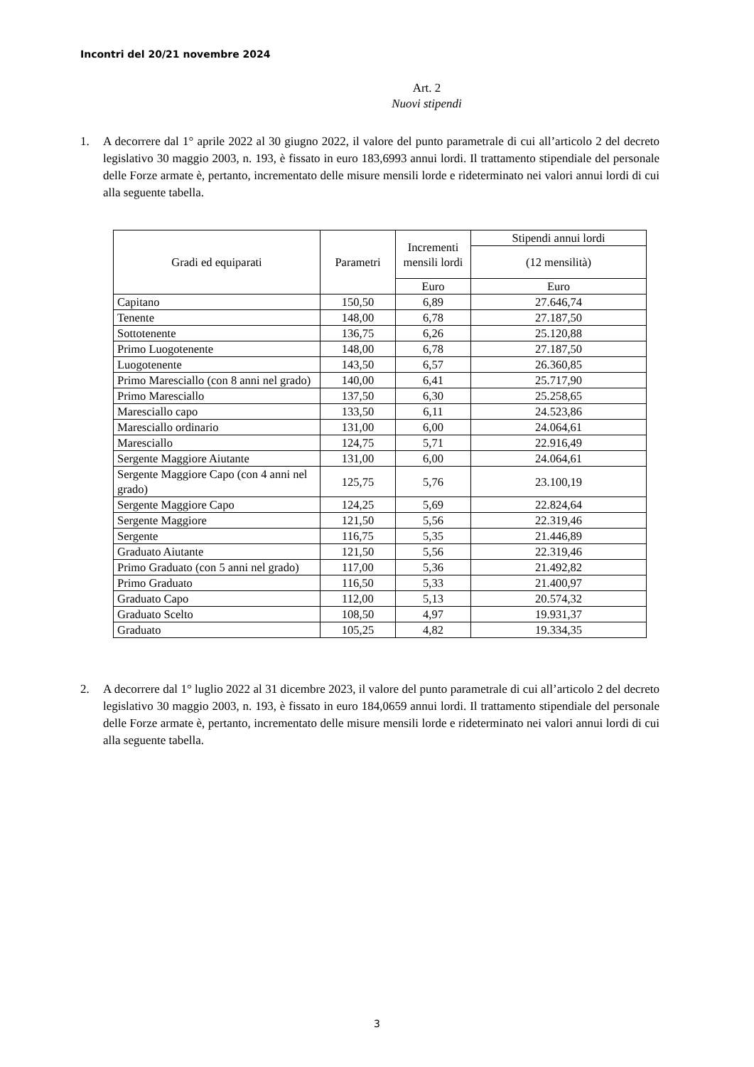Incontri del 20/21 novembre 2024
Art. 2
Nuovi stipendi
1. A decorrere dal 1° aprile 2022 al 30 giugno 2022, il valore del punto parametrale di cui all’articolo 2 del decreto legislativo 30 maggio 2003, n. 193, è fissato in euro 183,6993 annui lordi. Il trattamento stipendiale del personale delle Forze armate è, pertanto, incrementato delle misure mensili lorde e rideterminato nei valori annui lordi di cui alla seguente tabella.
| Gradi ed equiparati | Parametri | Incrementi mensili lordi | Stipendi annui lordi |
| --- | --- | --- | --- |
| | | | (12 mensilità) |
| | | Euro | Euro |
| Capitano | 150,50 | 6,89 | 27.646,74 |
| Tenente | 148,00 | 6,78 | 27.187,50 |
| Sottotenente | 136,75 | 6,26 | 25.120,88 |
| Primo Luogotenente | 148,00 | 6,78 | 27.187,50 |
| Luogotenente | 143,50 | 6,57 | 26.360,85 |
| Primo Maresciallo (con 8 anni nel grado) | 140,00 | 6,41 | 25.717,90 |
| Primo Maresciallo | 137,50 | 6,30 | 25.258,65 |
| Maresciallo capo | 133,50 | 6,11 | 24.523,86 |
| Maresciallo ordinario | 131,00 | 6,00 | 24.064,61 |
| Maresciallo | 124,75 | 5,71 | 22.916,49 |
| Sergente Maggiore Aiutante | 131,00 | 6,00 | 24.064,61 |
| Sergente Maggiore Capo (con 4 anni nel grado) | 125,75 | 5,76 | 23.100,19 |
| Sergente Maggiore Capo | 124,25 | 5,69 | 22.824,64 |
| Sergente Maggiore | 121,50 | 5,56 | 22.319,46 |
| Sergente | 116,75 | 5,35 | 21.446,89 |
| Graduato Aiutante | 121,50 | 5,56 | 22.319,46 |
| Primo Graduato (con 5 anni nel grado) | 117,00 | 5,36 | 21.492,82 |
| Primo Graduato | 116,50 | 5,33 | 21.400,97 |
| Graduato Capo | 112,00 | 5,13 | 20.574,32 |
| Graduato Scelto | 108,50 | 4,97 | 19.931,37 |
| Graduato | 105,25 | 4,82 | 19.334,35 |
2. A decorrere dal 1° luglio 2022 al 31 dicembre 2023, il valore del punto parametrale di cui all’articolo 2 del decreto legislativo 30 maggio 2003, n. 193, è fissato in euro 184,0659 annui lordi. Il trattamento stipendiale del personale delle Forze armate è, pertanto, incrementato delle misure mensili lorde e rideterminato nei valori annui lordi di cui alla seguente tabella.
3